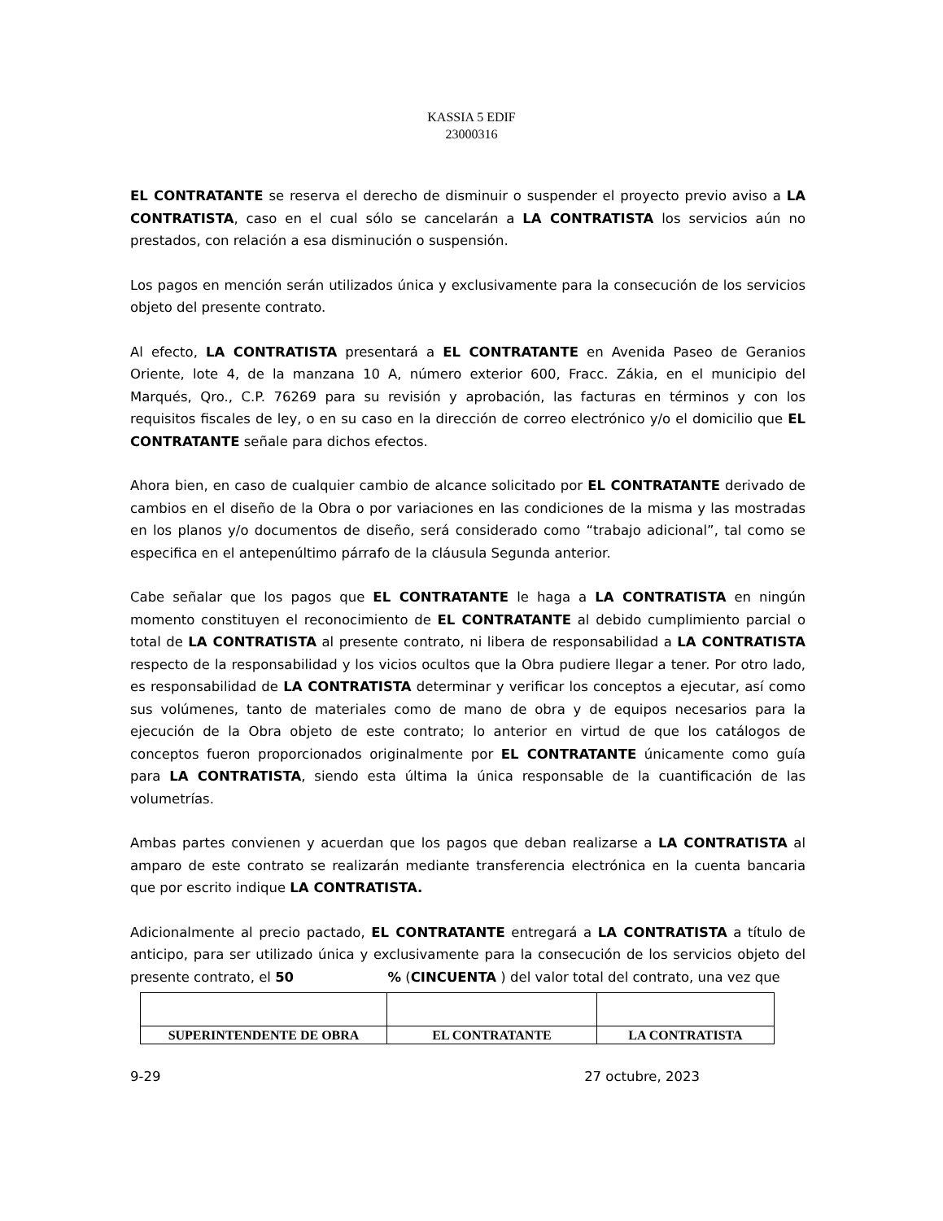KASSIA 5 EDIF
23000316
EL CONTRATANTE se reserva el derecho de disminuir o suspender el proyecto previo aviso a LA CONTRATISTA, caso en el cual sólo se cancelarán a LA CONTRATISTA los servicios aún no prestados, con relación a esa disminución o suspensión.
Los pagos en mención serán utilizados única y exclusivamente para la consecución de los servicios objeto del presente contrato.
Al efecto, LA CONTRATISTA presentará a EL CONTRATANTE en Avenida Paseo de Geranios Oriente, lote 4, de la manzana 10 A, número exterior 600, Fracc. Zákia, en el municipio del Marqués, Qro., C.P. 76269 para su revisión y aprobación, las facturas en términos y con los requisitos fiscales de ley, o en su caso en la dirección de correo electrónico y/o el domicilio que EL CONTRATANTE señale para dichos efectos.
Ahora bien, en caso de cualquier cambio de alcance solicitado por EL CONTRATANTE derivado de cambios en el diseño de la Obra o por variaciones en las condiciones de la misma y las mostradas en los planos y/o documentos de diseño, será considerado como “trabajo adicional”, tal como se especifica en el antepenúltimo párrafo de la cláusula Segunda anterior.
Cabe señalar que los pagos que EL CONTRATANTE le haga a LA CONTRATISTA en ningún momento constituyen el reconocimiento de EL CONTRATANTE al debido cumplimiento parcial o total de LA CONTRATISTA al presente contrato, ni libera de responsabilidad a LA CONTRATISTA respecto de la responsabilidad y los vicios ocultos que la Obra pudiere llegar a tener. Por otro lado, es responsabilidad de LA CONTRATISTA determinar y verificar los conceptos a ejecutar, así como sus volúmenes, tanto de materiales como de mano de obra y de equipos necesarios para la ejecución de la Obra objeto de este contrato; lo anterior en virtud de que los catálogos de conceptos fueron proporcionados originalmente por EL CONTRATANTE únicamente como guía para LA CONTRATISTA, siendo esta última la única responsable de la cuantificación de las volumetrías.
Ambas partes convienen y acuerdan que los pagos que deban realizarse a LA CONTRATISTA al amparo de este contrato se realizarán mediante transferencia electrónica en la cuenta bancaria que por escrito indique LA CONTRATISTA.
Adicionalmente al precio pactado, EL CONTRATANTE entregará a LA CONTRATISTA a título de anticipo, para ser utilizado única y exclusivamente para la consecución de los servicios objeto del presente contrato, el 50 % (CINCUENTA ) del valor total del contrato, una vez que
| SUPERINTENDENTE DE OBRA | EL CONTRATANTE | LA CONTRATISTA |
| --- | --- | --- |
9-29 27 octubre, 2023